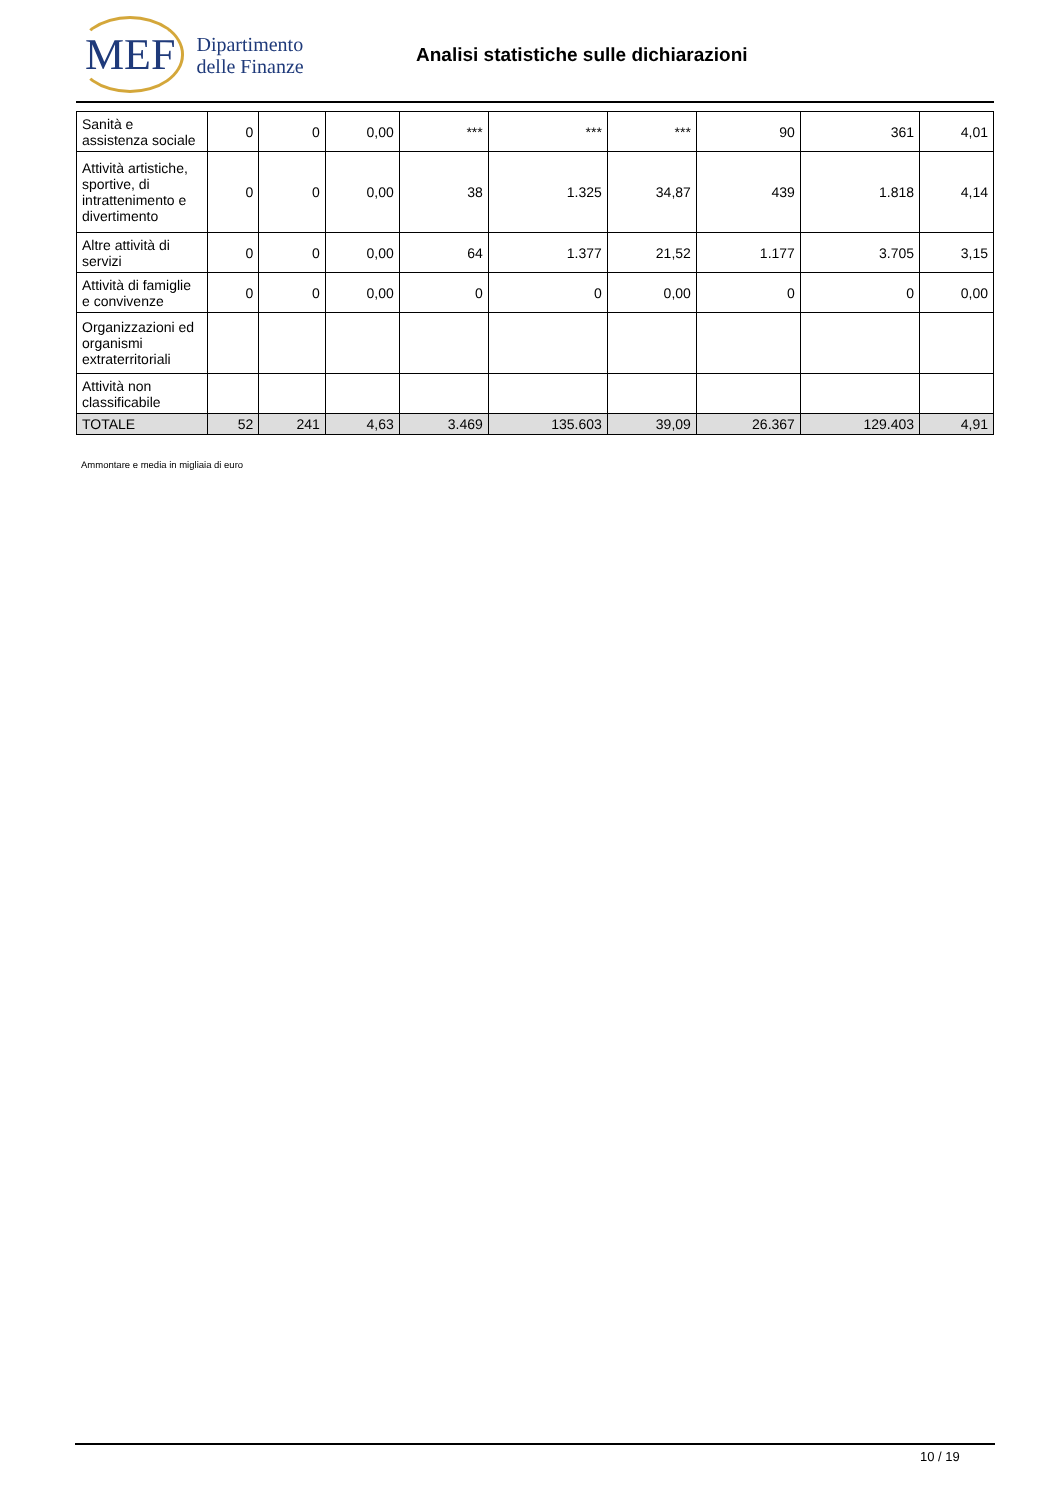MEF
Dipartimento
delle Finanze
Analisi statistiche sulle dichiarazioni
| Sanità e assistenza sociale | 0 | 0 | 0,00 | *** | *** | *** | 90 | 361 | 4,01 |
| Attività artistiche, sportive, di intrattenimento e divertimento | 0 | 0 | 0,00 | 38 | 1.325 | 34,87 | 439 | 1.818 | 4,14 |
| Altre attività di servizi | 0 | 0 | 0,00 | 64 | 1.377 | 21,52 | 1.177 | 3.705 | 3,15 |
| Attività di famiglie e convivenze | 0 | 0 | 0,00 | 0 | 0 | 0,00 | 0 | 0 | 0,00 |
| Organizzazioni ed organismi extraterritoriali | | | | | | | | | |
| Attività non classificabile | | | | | | | | | |
| TOTALE | 52 | 241 | 4,63 | 3.469 | 135.603 | 39,09 | 26.367 | 129.403 | 4,91 |
Ammontare e media in migliaia di euro
10 / 19